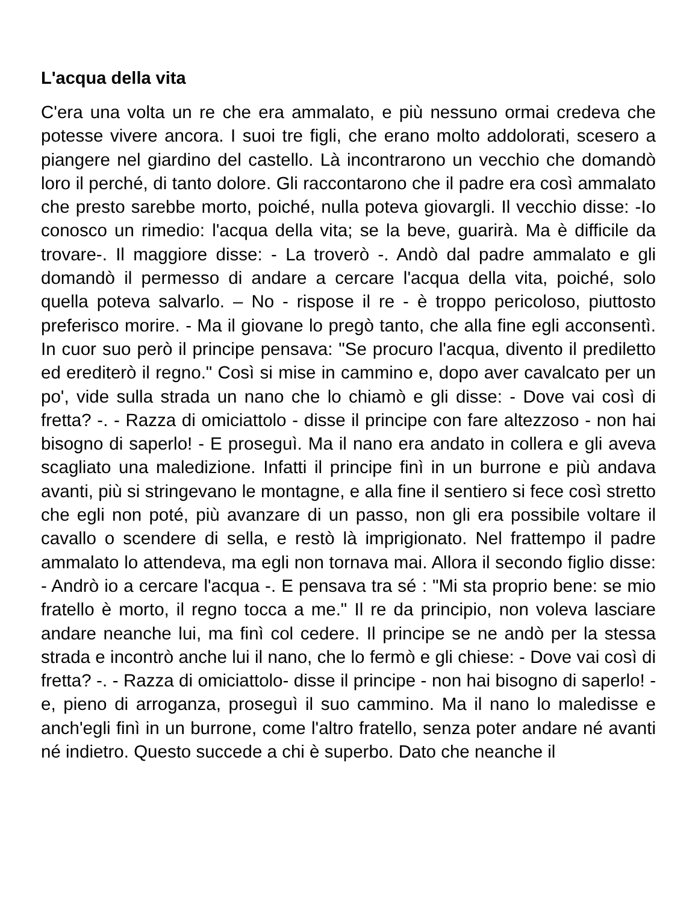L'acqua della vita
C'era una volta un re che era ammalato, e più nessuno ormai credeva che potesse vivere ancora. I suoi tre figli, che erano molto addolorati, scesero a piangere nel giardino del castello. Là incontrarono un vecchio che domandò loro il perché, di tanto dolore. Gli raccontarono che il padre era così ammalato che presto sarebbe morto, poiché, nulla poteva giovargli. Il vecchio disse: -Io conosco un rimedio: l'acqua della vita; se la beve, guarirà. Ma è difficile da trovare-. Il maggiore disse: - La troverò -. Andò dal padre ammalato e gli domandò il permesso di andare a cercare l'acqua della vita, poiché, solo quella poteva salvarlo. – No - rispose il re - è troppo pericoloso, piuttosto preferisco morire. - Ma il giovane lo pregò tanto, che alla fine egli acconsentì. In cuor suo però il principe pensava: "Se procuro l'acqua, divento il prediletto ed erediterò il regno." Così si mise in cammino e, dopo aver cavalcato per un po', vide sulla strada un nano che lo chiamò e gli disse: - Dove vai così di fretta? -. - Razza di omiciattolo - disse il principe con fare altezzoso - non hai bisogno di saperlo! - E proseguì. Ma il nano era andato in collera e gli aveva scagliato una maledizione. Infatti il principe finì in un burrone e più andava avanti, più si stringevano le montagne, e alla fine il sentiero si fece così stretto che egli non poté, più avanzare di un passo, non gli era possibile voltare il cavallo o scendere di sella, e restò là imprigionato. Nel frattempo il padre ammalato lo attendeva, ma egli non tornava mai. Allora il secondo figlio disse: - Andrò io a cercare l'acqua -. E pensava tra sé : "Mi sta proprio bene: se mio fratello è morto, il regno tocca a me." Il re da principio, non voleva lasciare andare neanche lui, ma finì col cedere. Il principe se ne andò per la stessa strada e incontrò anche lui il nano, che lo fermò e gli chiese: - Dove vai così di fretta? -. - Razza di omiciattolo- disse il principe - non hai bisogno di saperlo! - e, pieno di arroganza, proseguì il suo cammino. Ma il nano lo maledisse e anch'egli finì in un burrone, come l'altro fratello, senza poter andare né avanti né indietro. Questo succede a chi è superbo. Dato che neanche il